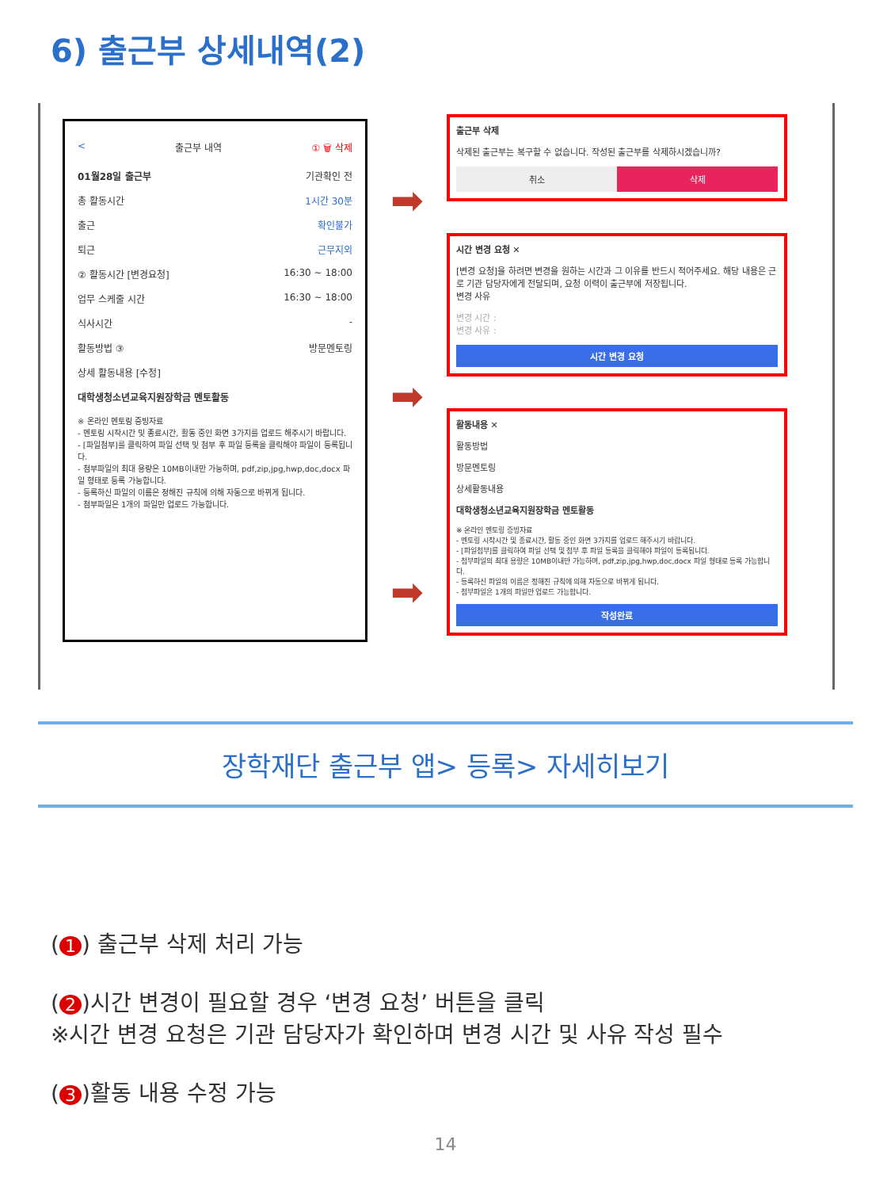6) 출근부 상세내역(2)
< 출근부 내역 ① 🗑 삭제
01월28일 출근부 기관확인 전
총 활동시간 1시간 30분
출근 확인불가
퇴근 근무지외
② 활동시간 [변경요청] 16:30 ~ 18:00
업무 스케줄 시간 16:30 ~ 18:00
식사시간 -
활동방법 ③ 방문멘토링
상세 활동내용 [수정]
대학생청소년교육지원장학금 멘토활동
※ 온라인 멘토링 증빙자료
- 멘토링 시작시간 및 종료시간, 활동 중인 화면 3가지를 업로드 해주시기 바랍니다.
- [파일첨부]를 클릭하여 파일 선택 및 첨부 후 파일 등록을 클릭해야 파일이 등록됩니다.
- 첨부파일의 최대 용량은 10MB이내만 가능하며, pdf,zip,jpg,hwp,doc,docx 파일 형태로 등록 가능합니다.
- 등록하신 파일의 이름은 정해진 규칙에 의해 자동으로 바뀌게 됩니다.
- 첨부파일은 1개의 파일만 업로드 가능합니다.
➡
➡
➡
출근부 삭제
삭제된 출근부는 복구할 수 없습니다. 작성된 출근부를 삭제하시겠습니까?
취소 삭제
시간 변경 요청 ✕
[변경 요청]을 하려면 변경을 원하는 시간과 그 이유를 반드시 적어주세요. 해당 내용은 근로 기관 담당자에게 전달되며, 요청 이력이 출근부에 저장됩니다.
변경 사유
변경 시간 :
변경 사유 :
시간 변경 요청
활동내용 ✕
활동방법
방문멘토링
상세활동내용
대학생청소년교육지원장학금 멘토활동
※ 온라인 멘토링 증빙자료
- 멘토링 시작시간 및 종료시간, 활동 중인 화면 3가지를 업로드 해주시기 바랍니다.
- [파일첨부]를 클릭하여 파일 선택 및 첨부 후 파일 등록을 클릭해야 파일이 등록됩니다.
- 첨부파일의 최대 용량은 10MB이내만 가능하며, pdf,zip,jpg,hwp,doc,docx 파일 형태로 등록 가능합니다.
- 등록하신 파일의 이름은 정해진 규칙에 의해 자동으로 바뀌게 됩니다.
- 첨부파일은 1개의 파일만 업로드 가능합니다.
작성완료
장학재단 출근부 앱> 등록> 자세히보기
(1) 출근부 삭제 처리 가능
(2)시간 변경이 필요할 경우 ‘변경 요청’ 버튼을 클릭
※시간 변경 요청은 기관 담당자가 확인하며 변경 시간 및 사유 작성 필수
(3)활동 내용 수정 가능
14